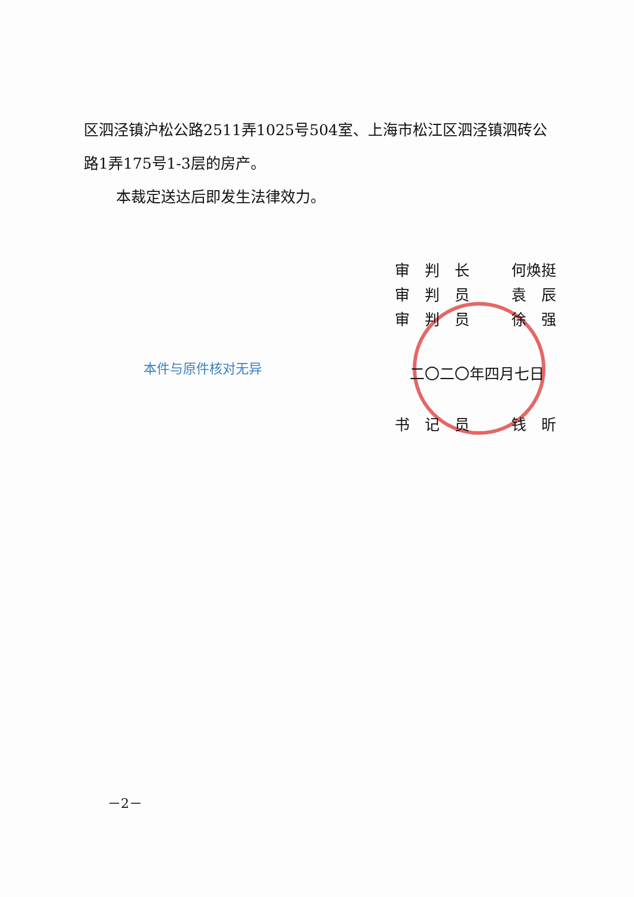区泗泾镇沪松公路2511弄1025号504室、上海市松江区泗泾镇泗砖公路1弄175号1-3层的房产。
本裁定送达后即发生法律效力。
审　判　长 何焕挺
审　判　员 袁　辰
审　判　员 徐　强
本件与原件核对无异 二〇二〇年四月七日
书　记　员 钱　昕
－2－